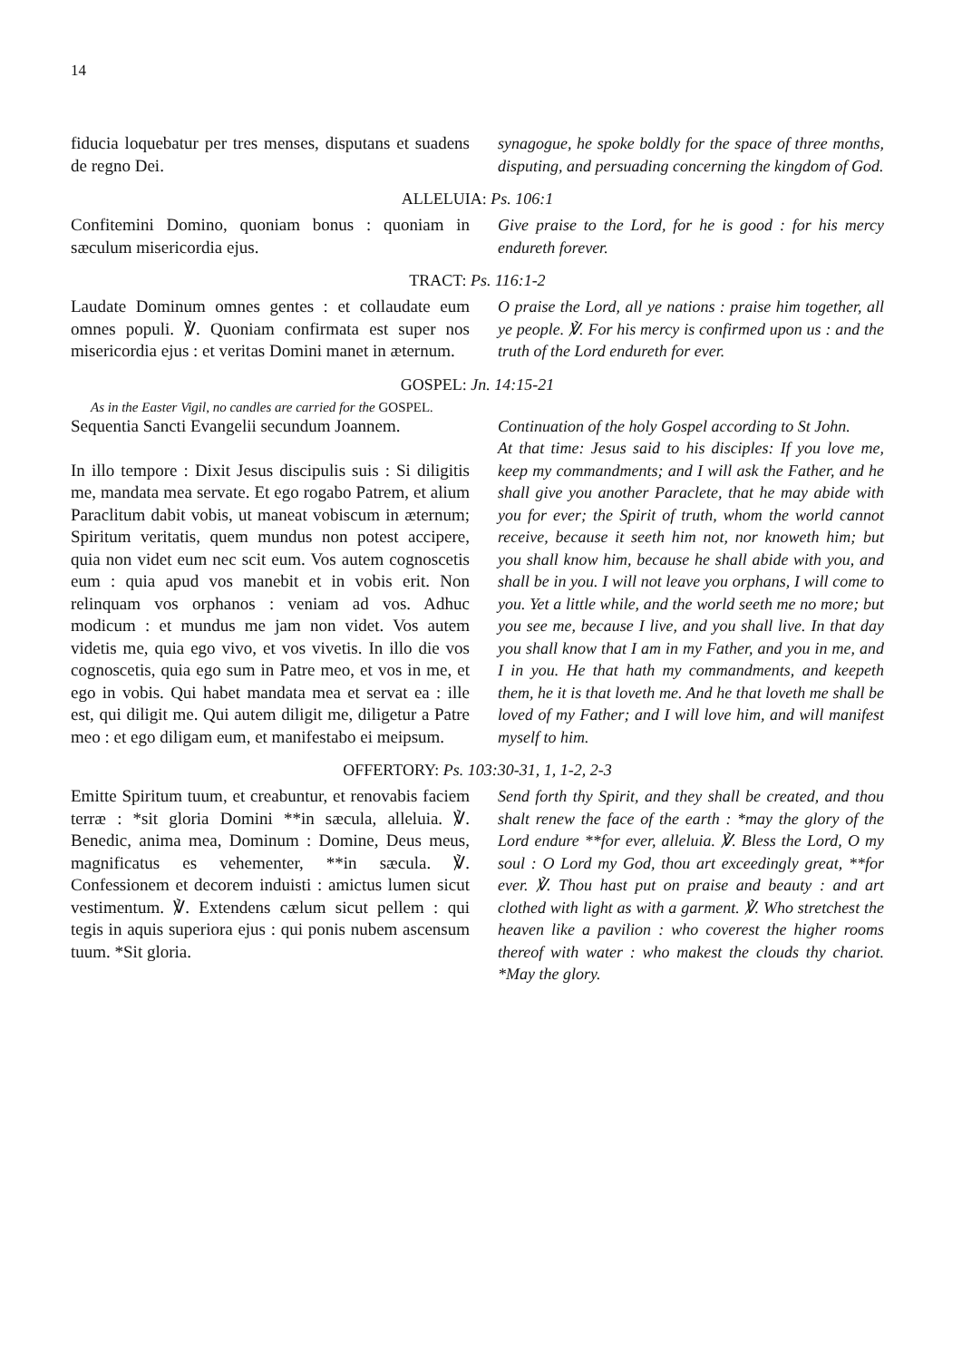14
fiducia loquebatur per tres menses, disputans et suadens de regno Dei.
synagogue, he spoke boldly for the space of three months, disputing, and persuading concerning the kingdom of God.
ALLELUIA: Ps. 106:1
Confitemini Domino, quoniam bonus : quoniam in sæculum misericordia ejus.
Give praise to the Lord, for he is good : for his mercy endureth forever.
TRACT: Ps. 116:1-2
Laudate Dominum omnes gentes : et collaudate eum omnes populi. ℣. Quoniam confirmata est super nos misericordia ejus : et veritas Domini manet in æternum.
O praise the Lord, all ye nations : praise him together, all ye people. ℣. For his mercy is confirmed upon us : and the truth of the Lord endureth for ever.
GOSPEL: Jn. 14:15-21
As in the Easter Vigil, no candles are carried for the GOSPEL.
Sequentia Sancti Evangelii secundum Joannem.
In illo tempore : Dixit Jesus discipulis suis : Si diligitis me, mandata mea servate. Et ego rogabo Patrem, et alium Paraclitum dabit vobis, ut maneat vobiscum in æternum; Spiritum veritatis, quem mundus non potest accipere, quia non videt eum nec scit eum. Vos autem cognoscetis eum : quia apud vos manebit et in vobis erit. Non relinquam vos orphanos : veniam ad vos. Adhuc modicum : et mundus me jam non videt. Vos autem videtis me, quia ego vivo, et vos vivetis. In illo die vos cognoscetis, quia ego sum in Patre meo, et vos in me, et ego in vobis. Qui habet mandata mea et servat ea : ille est, qui diligit me. Qui autem diligit me, diligetur a Patre meo : et ego diligam eum, et manifestabo ei meipsum.
Continuation of the holy Gospel according to St John.
At that time: Jesus said to his disciples: If you love me, keep my commandments; and I will ask the Father, and he shall give you another Paraclete, that he may abide with you for ever; the Spirit of truth, whom the world cannot receive, because it seeth him not, nor knoweth him; but you shall know him, because he shall abide with you, and shall be in you. I will not leave you orphans, I will come to you. Yet a little while, and the world seeth me no more; but you see me, because I live, and you shall live. In that day you shall know that I am in my Father, and you in me, and I in you. He that hath my commandments, and keepeth them, he it is that loveth me. And he that loveth me shall be loved of my Father; and I will love him, and will manifest myself to him.
OFFERTORY: Ps. 103:30-31, 1, 1-2, 2-3
Emitte Spiritum tuum, et creabuntur, et renovabis faciem terræ : *sit gloria Domini **in sæcula, alleluia. ℣. Benedic, anima mea, Dominum : Domine, Deus meus, magnificatus es vehementer, **in sæcula. ℣. Confessionem et decorem induisti : amictus lumen sicut vestimentum. ℣. Extendens cælum sicut pellem : qui tegis in aquis superiora ejus : qui ponis nubem ascensum tuum. *Sit gloria.
Send forth thy Spirit, and they shall be created, and thou shalt renew the face of the earth : *may the glory of the Lord endure **for ever, alleluia. ℣. Bless the Lord, O my soul : O Lord my God, thou art exceedingly great, **for ever. ℣. Thou hast put on praise and beauty : and art clothed with light as with a garment. ℣. Who stretchest the heaven like a pavilion : who coverest the higher rooms thereof with water : who makest the clouds thy chariot. *May the glory.